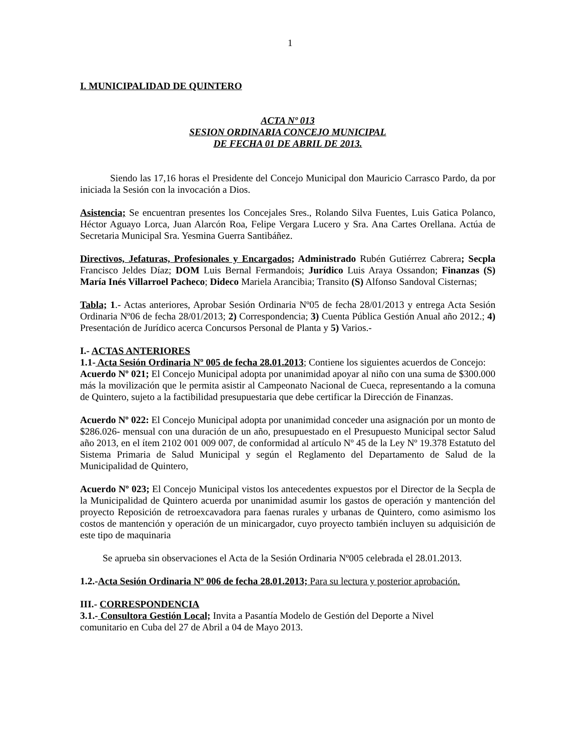1
I. MUNICIPALIDAD DE QUINTERO
ACTA Nº 013
SESION ORDINARIA CONCEJO MUNICIPAL
DE FECHA 01 DE ABRIL DE 2013.
Siendo las 17,16 horas el Presidente del Concejo Municipal don Mauricio Carrasco Pardo, da por iniciada la Sesión con la invocación a Dios.
Asistencia; Se encuentran presentes los Concejales Sres., Rolando Silva Fuentes, Luis Gatica Polanco, Héctor Aguayo Lorca, Juan Alarcón Roa, Felipe Vergara Lucero y Sra. Ana Cartes Orellana. Actúa de Secretaria Municipal Sra. Yesmina Guerra Santibáñez.
Directivos, Jefaturas, Profesionales y Encargados; Administrado Rubén Gutiérrez Cabrera; Secpla Francisco Jeldes Díaz; DOM Luis Bernal Fermandois; Jurídico Luis Araya Ossandon; Finanzas (S) María Inés Villarroel Pacheco; Dideco Mariela Arancibia; Transito (S) Alfonso Sandoval Cisternas;
Tabla; 1.- Actas anteriores, Aprobar Sesión Ordinaria Nº05 de fecha 28/01/2013 y entrega Acta Sesión Ordinaria Nº06 de fecha 28/01/2013; 2) Correspondencia; 3) Cuenta Pública Gestión Anual año 2012.; 4) Presentación de Jurídico acerca Concursos Personal de Planta y 5) Varios.-
I.- ACTAS ANTERIORES
1.1- Acta Sesión Ordinaria Nº 005 de fecha 28.01.2013; Contiene los siguientes acuerdos de Concejo:
Acuerdo Nº 021; El Concejo Municipal adopta por unanimidad apoyar al niño con una suma de $300.000 más la movilización que le permita asistir al Campeonato Nacional de Cueca, representando a la comuna de Quintero, sujeto a la factibilidad presupuestaria que debe certificar la Dirección de Finanzas.
Acuerdo Nº 022: El Concejo Municipal adopta por unanimidad conceder una asignación por un monto de $286.026- mensual con una duración de un año, presupuestado en el Presupuesto Municipal sector Salud año 2013, en el ítem 2102 001 009 007, de conformidad al artículo Nº 45 de la Ley Nº 19.378 Estatuto del Sistema Primaria de Salud Municipal y según el Reglamento del Departamento de Salud de la Municipalidad de Quintero,
Acuerdo Nº 023; El Concejo Municipal vistos los antecedentes expuestos por el Director de la Secpla de la Municipalidad de Quintero acuerda por unanimidad asumir los gastos de operación y mantención del proyecto Reposición de retroexcavadora para faenas rurales y urbanas de Quintero, como asimismo los costos de mantención y operación de un minicargador, cuyo proyecto también incluyen su adquisición de este tipo de maquinaria
Se aprueba sin observaciones el Acta de la Sesión Ordinaria Nº005 celebrada el 28.01.2013.
1.2.-Acta Sesión Ordinaria Nº 006 de fecha 28.01.2013; Para su lectura y posterior aprobación.
III.- CORRESPONDENCIA
3.1.- Consultora Gestión Local; Invita a Pasantía Modelo de Gestión del Deporte a Nivel
comunitario en Cuba del 27 de Abril a 04 de Mayo 2013.